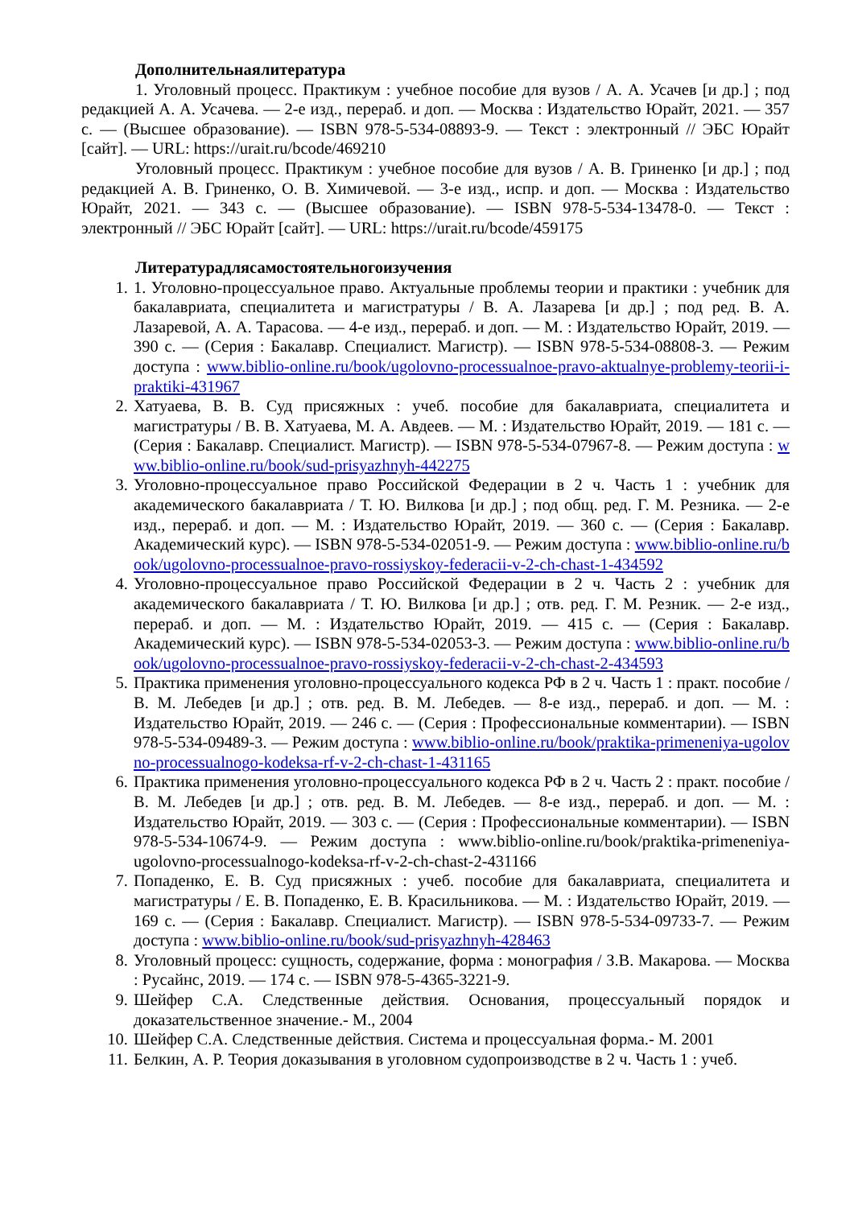Дополнительнаялитература
1. Уголовный процесс. Практикум : учебное пособие для вузов / А. А. Усачев [и др.] ; под редакцией А. А. Усачева. — 2-е изд., перераб. и доп. — Москва : Издательство Юрайт, 2021. — 357 с. — (Высшее образование). — ISBN 978-5-534-08893-9. — Текст : электронный // ЭБС Юрайт [сайт]. — URL: https://urait.ru/bcode/469210
Уголовный процесс. Практикум : учебное пособие для вузов / А. В. Гриненко [и др.] ; под редакцией А. В. Гриненко, О. В. Химичевой. — 3-е изд., испр. и доп. — Москва : Издательство Юрайт, 2021. — 343 с. — (Высшее образование). — ISBN 978-5-534-13478-0. — Текст : электронный // ЭБС Юрайт [сайт]. — URL: https://urait.ru/bcode/459175
Литературадлясамостоятельногоизучения
1. 1. Уголовно-процессуальное право. Актуальные проблемы теории и практики : учебник для бакалавриата, специалитета и магистратуры / В. А. Лазарева [и др.] ; под ред. В. А. Лазаревой, А. А. Тарасова. — 4-е изд., перераб. и доп. — М. : Издательство Юрайт, 2019. — 390 с. — (Серия : Бакалавр. Специалист. Магистр). — ISBN 978-5-534-08808-3. — Режим доступа : www.biblio-online.ru/book/ugolovno-processualnoe-pravo-aktualnye-problemy-teorii-i-praktiki-431967
2. Хатуаева, В. В. Суд присяжных : учеб. пособие для бакалавриата, специалитета и магистратуры / В. В. Хатуаева, М. А. Авдеев. — М. : Издательство Юрайт, 2019. — 181 с. — (Серия : Бакалавр. Специалист. Магистр). — ISBN 978-5-534-07967-8. — Режим доступа : www.biblio-online.ru/book/sud-prisyazhnyh-442275
3. Уголовно-процессуальное право Российской Федерации в 2 ч. Часть 1 : учебник для академического бакалавриата / Т. Ю. Вилкова [и др.] ; под общ. ред. Г. М. Резника. — 2-е изд., перераб. и доп. — М. : Издательство Юрайт, 2019. — 360 с. — (Серия : Бакалавр. Академический курс). — ISBN 978-5-534-02051-9. — Режим доступа : www.biblio-online.ru/book/ugolovno-processualnoe-pravo-rossiyskoy-federacii-v-2-ch-chast-1-434592
4. Уголовно-процессуальное право Российской Федерации в 2 ч. Часть 2 : учебник для академического бакалавриата / Т. Ю. Вилкова [и др.] ; отв. ред. Г. М. Резник. — 2-е изд., перераб. и доп. — М. : Издательство Юрайт, 2019. — 415 с. — (Серия : Бакалавр. Академический курс). — ISBN 978-5-534-02053-3. — Режим доступа : www.biblio-online.ru/book/ugolovno-processualnoe-pravo-rossiyskoy-federacii-v-2-ch-chast-2-434593
5. Практика применения уголовно-процессуального кодекса РФ в 2 ч. Часть 1 : практ. пособие / В. М. Лебедев [и др.] ; отв. ред. В. М. Лебедев. — 8-е изд., перераб. и доп. — М. : Издательство Юрайт, 2019. — 246 с. — (Серия : Профессиональные комментарии). — ISBN 978-5-534-09489-3. — Режим доступа : www.biblio-online.ru/book/praktika-primeneniya-ugolovno-processualnogo-kodeksa-rf-v-2-ch-chast-1-431165
6. Практика применения уголовно-процессуального кодекса РФ в 2 ч. Часть 2 : практ. пособие / В. М. Лебедев [и др.] ; отв. ред. В. М. Лебедев. — 8-е изд., перераб. и доп. — М. : Издательство Юрайт, 2019. — 303 с. — (Серия : Профессиональные комментарии). — ISBN 978-5-534-10674-9. — Режим доступа : www.biblio-online.ru/book/praktika-primeneniya-ugolovno-processualnogo-kodeksa-rf-v-2-ch-chast-2-431166
7. Попаденко, Е. В. Суд присяжных : учеб. пособие для бакалавриата, специалитета и магистратуры / Е. В. Попаденко, Е. В. Красильникова. — М. : Издательство Юрайт, 2019. — 169 с. — (Серия : Бакалавр. Специалист. Магистр). — ISBN 978-5-534-09733-7. — Режим доступа : www.biblio-online.ru/book/sud-prisyazhnyh-428463
8. Уголовный процесс: сущность, содержание, форма : монография / З.В. Макарова. — Москва : Русайнс, 2019. — 174 с. — ISBN 978-5-4365-3221-9.
9. Шейфер С.А. Следственные действия. Основания, процессуальный порядок и доказательственное значение.- М., 2004
10. Шейфер С.А. Следственные действия. Система и процессуальная форма.- М. 2001
11. Белкин, А. Р. Теория доказывания в уголовном судопроизводстве в 2 ч. Часть 1 : учеб.